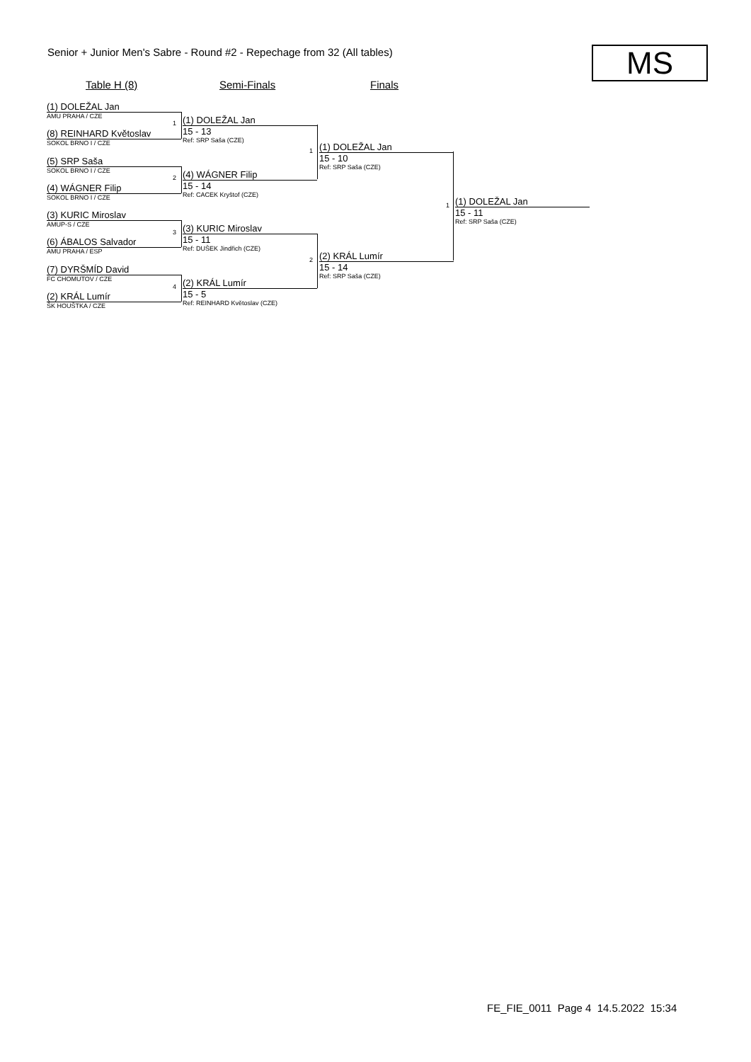Senior + Junior Men's Sabre - Round #2 - Repechage from 32 (All tables)
MS
Table H (8) Semi-Finals Finals
(1) DOLEŽAL Jan
AMU PRAHA / CZE
(8) REINHARD Květoslav
SOKOL BRNO I / CZE
(5) SRP Saša
SOKOL BRNO I / CZE
(4) WÁGNER Filip
SOKOL BRNO I / CZE
(3) KURIC Miroslav
AMUP-S / CZE
(6) ÁBALOS Salvador
AMU PRAHA / ESP
(7) DYRŠMÍD David
FC CHOMUTOV / CZE
(2) KRÁL Lumír
ŠK HOUŠTKA / CZE
1
2
3
4
(1) DOLEŽAL Jan
15 - 13
Ref: SRP Saša (CZE)
(4) WÁGNER Filip
15 - 14
Ref: CACEK Kryštof (CZE)
(3) KURIC Miroslav
15 - 11
Ref: DUŠEK Jindřich (CZE)
(2) KRÁL Lumír
15 - 5
Ref: REINHARD Květoslav (CZE)
1
2
(1) DOLEŽAL Jan
15 - 10
Ref: SRP Saša (CZE)
(2) KRÁL Lumír
15 - 14
Ref: SRP Saša (CZE)
1
(1) DOLEŽAL Jan
15 - 11
Ref: SRP Saša (CZE)
FE_FIE_0011 Page 4 14.5.2022 15:34